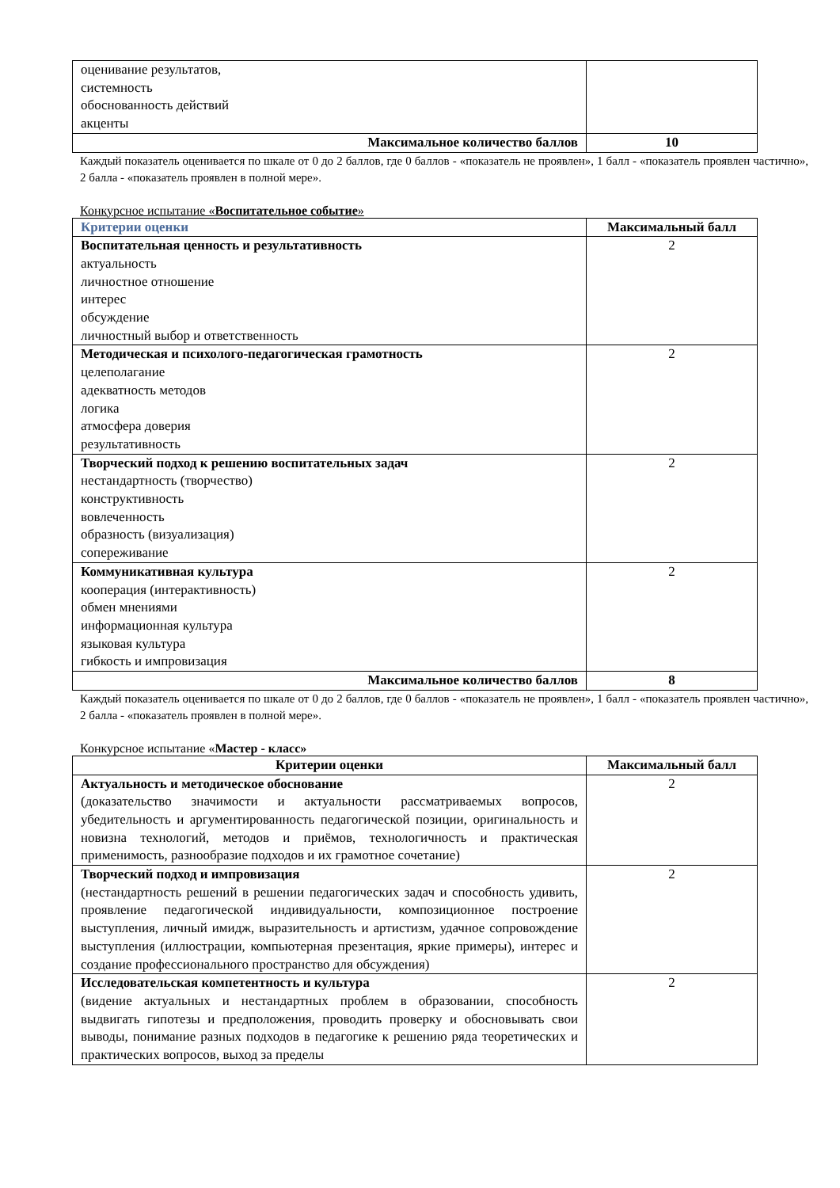| оценивание результатов, системность обоснованность действий акценты | |
| Максимальное количество баллов | 10 |
Каждый показатель оценивается по шкале от 0 до 2 баллов, где 0 баллов - «показатель не проявлен», 1 балл - «показатель проявлен частично», 2 балла - «показатель проявлен в полной мере».
Конкурсное испытание «Воспитательное событие»
| Критерии оценки | Максимальный балл |
| --- | --- |
| Воспитательная ценность и результативность актуальность личностное отношение интерес обсуждение личностный выбор и ответственность | 2 |
| Методическая и психолого-педагогическая грамотность целеполагание адекватность методов логика атмосфера доверия результативность | 2 |
| Творческий подход к решению воспитательных задач нестандартность (творчество) конструктивность вовлеченность образность (визуализация) сопереживание | 2 |
| Коммуникативная культура кооперация (интерактивность) обмен мнениями информационная культура языковая культура гибкость и импровизация | 2 |
| Максимальное количество баллов | 8 |
Каждый показатель оценивается по шкале от 0 до 2 баллов, где 0 баллов - «показатель не проявлен», 1 балл - «показатель проявлен частично», 2 балла - «показатель проявлен в полной мере».
Конкурсное испытание «Мастер - класс»
| Критерии оценки | Максимальный балл |
| --- | --- |
| Актуальность и методическое обоснование (доказательство значимости и актуальности рассматриваемых вопросов, убедительность и аргументированность педагогической позиции, оригинальность и новизна технологий, методов и приёмов, технологичность и практическая применимость, разнообразие подходов и их грамотное сочетание) | 2 |
| Творческий подход и импровизация (нестандартность решений в решении педагогических задач и способность удивить, проявление педагогической индивидуальности, композиционное построение выступления, личный имидж, выразительность и артистизм, удачное сопровождение выступления (иллюстрации, компьютерная презентация, яркие примеры), интерес и создание профессионального пространство для обсуждения) | 2 |
| Исследовательская компетентность и культура (видение актуальных и нестандартных проблем в образовании, способность выдвигать гипотезы и предположения, проводить проверку и обосновывать свои выводы, понимание разных подходов в педагогике к решению ряда теоретических и практических вопросов, выход за пределы | 2 |